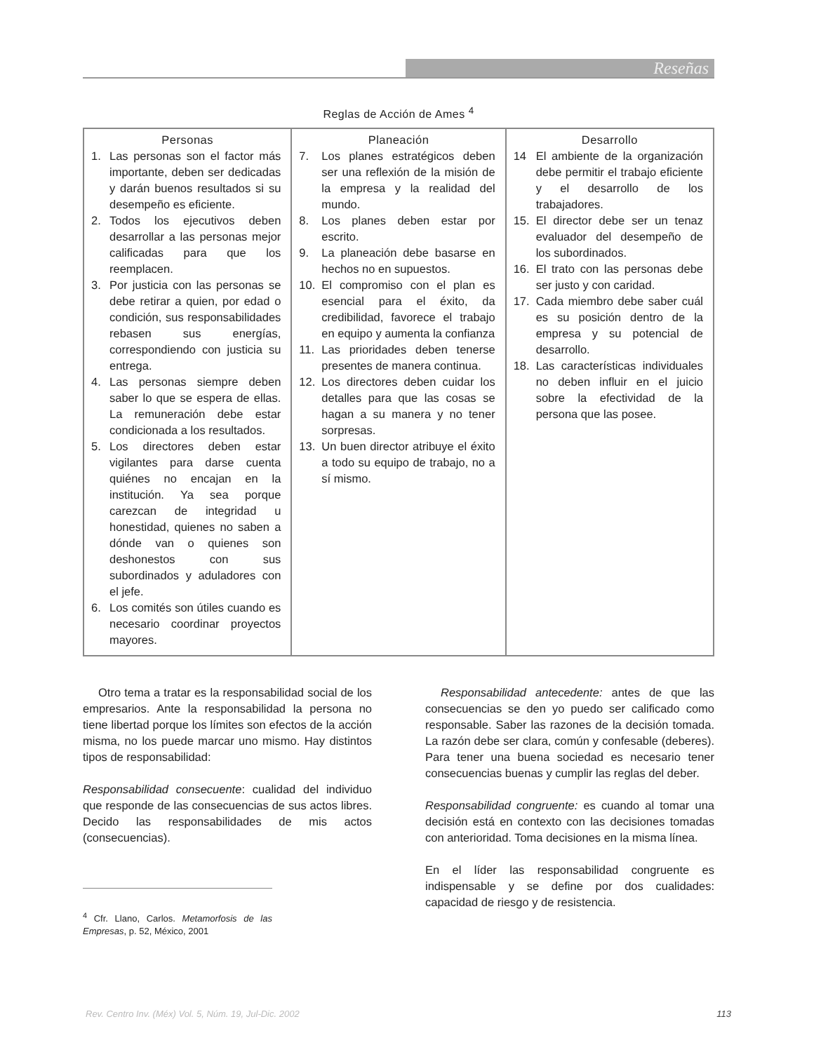Reseñas
Reglas de Acción de Ames <sup>4</sup>
| Personas | Planeación | Desarrollo |
| --- | --- | --- |
| 1. Las personas son el factor más importante, deben ser dedicadas y darán buenos resultados si su desempeño es eficiente. 2. Todos los ejecutivos deben desarrollar a las personas mejor calificadas para que los reemplacen. 3. Por justicia con las personas se debe retirar a quien, por edad o condición, sus responsabilidades rebasen sus energías, correspondiendo con justicia su entrega. 4. Las personas siempre deben saber lo que se espera de ellas. La remuneración debe estar condicionada a los resultados. 5. Los directores deben estar vigilantes para darse cuenta quiénes no encajan en la institución. Ya sea porque carezcan de integridad u honestidad, quienes no saben a dónde van o quienes son deshonestos con sus subordinados y aduladores con el jefe. 6. Los comités son útiles cuando es necesario coordinar proyectos mayores. | 7. Los planes estratégicos deben ser una reflexión de la misión de la empresa y la realidad del mundo. 8. Los planes deben estar por escrito. 9. La planeación debe basarse en hechos no en supuestos. 10. El compromiso con el plan es esencial para el éxito, da credibilidad, favorece el trabajo en equipo y aumenta la confianza 11. Las prioridades deben tenerse presentes de manera continua. 12. Los directores deben cuidar los detalles para que las cosas se hagan a su manera y no tener sorpresas. 13. Un buen director atribuye el éxito a todo su equipo de trabajo, no a sí mismo. | 14 El ambiente de la organización debe permitir el trabajo eficiente y el desarrollo de los trabajadores. 15. El director debe ser un tenaz evaluador del desempeño de los subordinados. 16. El trato con las personas debe ser justo y con caridad. 17. Cada miembro debe saber cuál es su posición dentro de la empresa y su potencial de desarrollo. 18. Las características individuales no deben influir en el juicio sobre la efectividad de la persona que las posee. |
Otro tema a tratar es la responsabilidad social de los empresarios. Ante la responsabilidad la persona no tiene libertad porque los límites son efectos de la acción misma, no los puede marcar uno mismo. Hay distintos tipos de responsabilidad:
Responsabilidad consecuente: cualidad del individuo que responde de las consecuencias de sus actos libres. Decido las responsabilidades de mis actos (consecuencias).
<sup>4</sup> Cfr. Llano, Carlos. Metamorfosis de las Empresas, p. 52, México, 2001
Responsabilidad antecedente: antes de que las consecuencias se den yo puedo ser calificado como responsable. Saber las razones de la decisión tomada. La razón debe ser clara, común y confesable (deberes). Para tener una buena sociedad es necesario tener consecuencias buenas y cumplir las reglas del deber.
Responsabilidad congruente: es cuando al tomar una decisión está en contexto con las decisiones tomadas con anterioridad. Toma decisiones en la misma línea.
En el líder las responsabilidad congruente es indispensable y se define por dos cualidades: capacidad de riesgo y de resistencia.
Rev. Centro Inv. (Méx) Vol. 5, Núm. 19, Jul-Dic. 2002 113